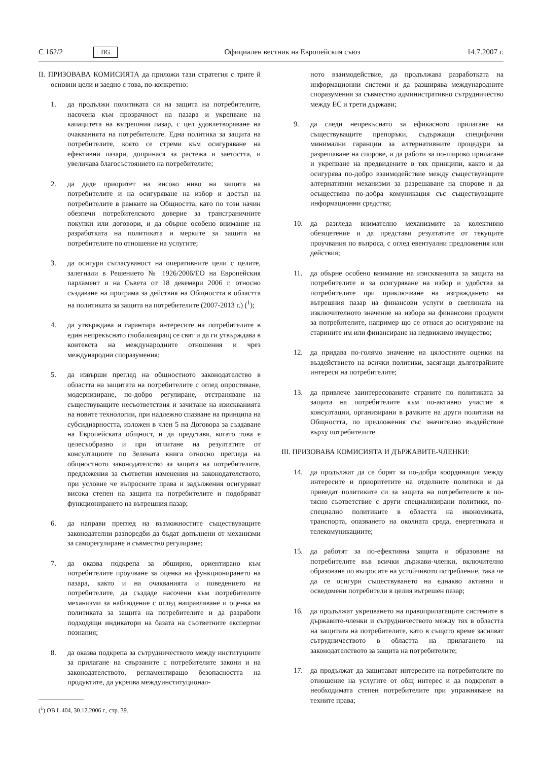C 162/2 BG Официален вестник на Европейския съюз 14.7.2007 г.
II. ПРИЗОВАВА КОМИСИЯТА да приложи тази стратегия с трите й основни цели и заедно с това, по-конкретно:
1. да продължи политиката си на защита на потребителите, насочена към прозрачност на пазара и укрепване на капацитета на вътрешния пазар, с цел удовлетворяване на очакванията на потребителите. Една политика за защита на потребителите, която се стреми към осигуряване на ефективни пазари, допринася за растежа и заетостта, и увеличава благосъстоянието на потребителите;
2. да даде приоритет на високо ниво на защита на потребителите и на осигуряване на избор и достъп на потребителите в рамките на Общността, като по този начин обезпечи потребителското доверие за трансграничните покупки или договори, и да обърне особено внимание на разработката на политиката и мерките за защита на потребителите по отношение на услугите;
3. да осигури съгласуваност на оперативните цели с целите, залегнали в Решението № 1926/2006/ЕО на Европейския парламент и на Съвета от 18 декември 2006 г. относно създаване на програма за действия на Общността в областта на политиката за защита на потребителите (2007-2013 г.) (<sup>1</sup>);
4. да утвърждава и гарантира интересите на потребителите в един непрекъснато глобализиращ се свят и да ги утвърждава в контекста на международните отношения и чрез международни споразумения;
5. да извърши преглед на общностното законодателство в областта на защитата на потребителите с оглед опростяване, модернизиране, по-добро регулиране, отстраняване на съществуващите несъответствия и зачитане на изискванията на новите технологии, при надлежно спазване на принципа на субсидиарността, изложен в член 5 на Договора за създаване на Европейската общност, и да представя, когато това е целесъобразно и при отчитане на резултатите от консултациите по Зелената книга относно прегледа на общностното законодателство за защита на потребителите, предложения за съответни изменения на законодателството, при условие че въпросните права и задължения осигуряват висока степен на защита на потребителите и подобряват функционирането на вътрешния пазар;
6. да направи преглед на възможностите съществуващите законодателни разпоредби да бъдат допълнени от механизми за саморегулиране и съвместно регулиране;
7. да оказва подкрепа за обширно, ориентирано към потребителите проучване за оценка на функционирането на пазара, както и на очакванията и поведението на потребителите, да създаде насочени към потребителите механизми за наблюдение с оглед направляване и оценка на политиката за защита на потребителите и да разработи подходящи индикатори на базата на съответните експертни познания;
8. да оказва подкрепа за сътрудничеството между институциите за прилагане на свързаните с потребителите закони и на законодателството, регламентиращо безопасността на продуктите, да укрепва междуинституционал-
(<sup>1</sup>) ОВ L 404, 30.12.2006 г., стр. 39.
ното взаимодействие, да продължава разработката на информационни системи и да разширява международните споразумения за съвместно административно сътрудничество между ЕС и трети държави;
9. да следи непрекъснато за ефикасното прилагане на съществуващите препоръки, съдържащи специфични минимални гаранции за алтернативните процедури за разрешаване на спорове, и да работи за по-широко прилагане и укрепване на предвидените в тях принципи, както и да осигурява по-добро взаимодействие между съществуващите алтернативни механизми за разрешаване на спорове и да осъществява по-добра комуникация със съществуващите информационни средства;
10. да разгледа внимателно механизмите за колективно обезщетение и да представи резултатите от текущите проучвания по въпроса, с оглед евентуални предложения или действия;
11. да обърне особено внимание на изискванията за защита на потребителите и за осигуряване на избор и удобства за потребителите при приключване на изграждането на вътрешния пазар на финансови услуги в светлината на изключителното значение на избора на финансови продукти за потребителите, например що се отнася до осигуряване на старините им или финансиране на недвижимо имущество;
12. да придава по-голямо значение на цялостните оценки на въздействието на всички политики, засягащи дълготрайните интереси на потребителите;
13. да привлече заинтересованите страните по политиката за защита на потребителите към по-активно участие в консултации, организирани в рамките на други политики на Общността, по предложения със значително въздействие върху потребителите.
III. ПРИЗОВАВА КОМИСИЯТА И ДЪРЖАВИТЕ-ЧЛЕНКИ:
14. да продължат да се борят за по-добра координация между интересите и приоритетите на отделните политики и да приведат политиките си за защита на потребителите в по-тясно съответствие с други специализирани политики, по-специално политиките в областта на икономиката, транспорта, опазването на околната среда, енергетиката и телекомуникациите;
15. да работят за по-ефективна защита и образоване на потребителите във всички държави-членки, включително образоване по въпросите на устойчивото потребление, така че да се осигури съществуването на еднакво активни и осведомени потребители в целия вътрешен пазар;
16. да продължат укрепването на правоприлагащите системите в държавите-членки и сътрудничеството между тях в областта на защитата на потребителите, като в същото време засилват сътрудничеството в областта на прилагането на законодателството за защита на потребителите;
17. да продължат да защитават интересите на потребителите по отношение на услугите от общ интерес и да подкрепят в необходимата степен потребителите при упражняване на техните права;